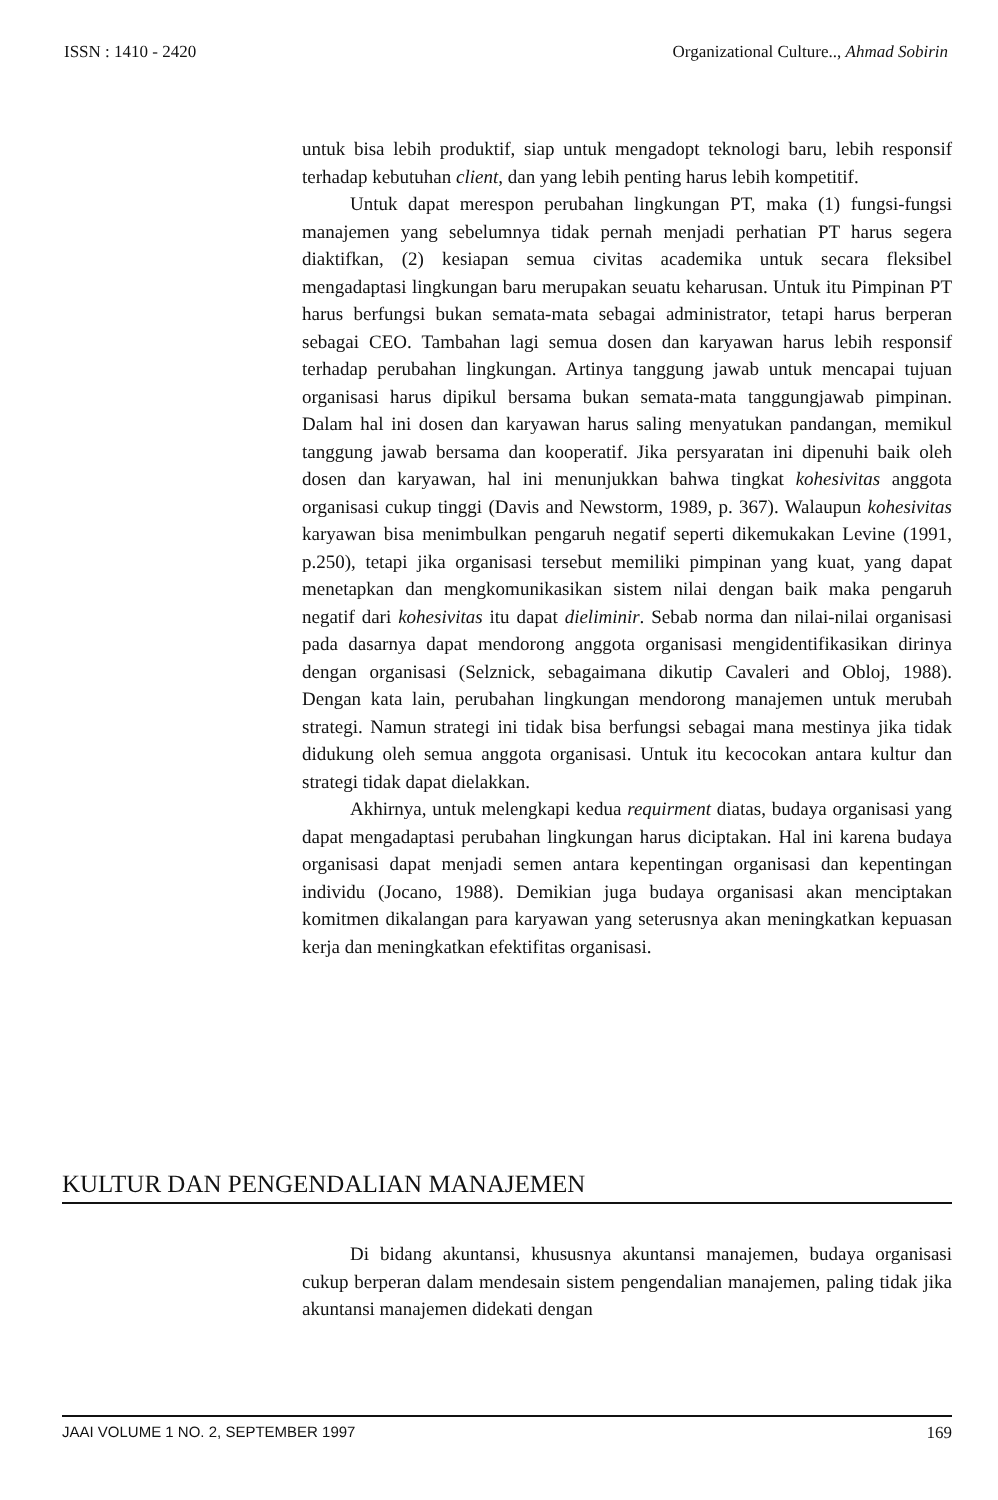ISSN : 1410 - 2420 Organizational Culture.., Ahmad Sobirin
untuk bisa lebih produktif, siap untuk mengadopt teknologi baru, lebih responsif terhadap kebutuhan client, dan yang lebih penting harus lebih kompetitif.
Untuk dapat merespon perubahan lingkungan PT, maka (1) fungsi-fungsi manajemen yang sebelumnya tidak pernah menjadi perhatian PT harus segera diaktifkan, (2) kesiapan semua civitas academika untuk secara fleksibel mengadaptasi lingkungan baru merupakan seuatu keharusan. Untuk itu Pimpinan PT harus berfungsi bukan semata-mata sebagai administrator, tetapi harus berperan sebagai CEO. Tambahan lagi semua dosen dan karyawan harus lebih responsif terhadap perubahan lingkungan. Artinya tanggung jawab untuk mencapai tujuan organisasi harus dipikul bersama bukan semata-mata tanggungjawab pimpinan. Dalam hal ini dosen dan karyawan harus saling menyatukan pandangan, memikul tanggung jawab bersama dan kooperatif. Jika persyaratan ini dipenuhi baik oleh dosen dan karyawan, hal ini menunjukkan bahwa tingkat kohesivitas anggota organisasi cukup tinggi (Davis and Newstorm, 1989, p. 367). Walaupun kohesivitas karyawan bisa menimbulkan pengaruh negatif seperti dikemukakan Levine (1991, p.250), tetapi jika organisasi tersebut memiliki pimpinan yang kuat, yang dapat menetapkan dan mengkomunikasikan sistem nilai dengan baik maka pengaruh negatif dari kohesivitas itu dapat dieliminir. Sebab norma dan nilai-nilai organisasi pada dasarnya dapat mendorong anggota organisasi mengidentifikasikan dirinya dengan organisasi (Selznick, sebagaimana dikutip Cavaleri and Obloj, 1988). Dengan kata lain, perubahan lingkungan mendorong manajemen untuk merubah strategi. Namun strategi ini tidak bisa berfungsi sebagai mana mestinya jika tidak didukung oleh semua anggota organisasi. Untuk itu kecocokan antara kultur dan strategi tidak dapat dielakkan.
Akhirnya, untuk melengkapi kedua requirment diatas, budaya organisasi yang dapat mengadaptasi perubahan lingkungan harus diciptakan. Hal ini karena budaya organisasi dapat menjadi semen antara kepentingan organisasi dan kepentingan individu (Jocano, 1988). Demikian juga budaya organisasi akan menciptakan komitmen dikalangan para karyawan yang seterusnya akan meningkatkan kepuasan kerja dan meningkatkan efektifitas organisasi.
KULTUR DAN PENGENDALIAN MANAJEMEN
Di bidang akuntansi, khususnya akuntansi manajemen, budaya organisasi cukup berperan dalam mendesain sistem pengendalian manajemen, paling tidak jika akuntansi manajemen didekati dengan
JAAI VOLUME 1 NO. 2, SEPTEMBER 1997 169